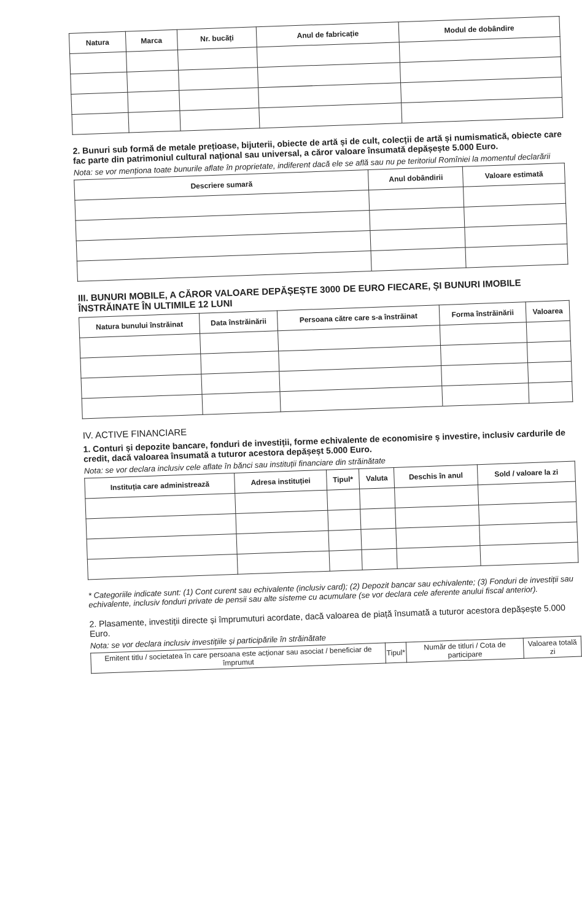| Natura | Marca | Nr. bucăți | Anul de fabricație | Modul de dobândire |
| --- | --- | --- | --- | --- |
2. Bunuri sub formă de metale prețioase, bijuterii, obiecte de artă și de cult, colecții de artă și numismatică, obiecte care fac parte din patrimoniul cultural național sau universal, a căror valoare însumată depășește 5.000 Euro.
Nota: se vor menționa toate bunurile aflate în proprietate, indiferent dacă ele se află sau nu pe teritoriul Romîniei la momentul declarării
| Descriere sumară | Anul dobândirii | Valoare estimată |
| --- | --- | --- |
III. BUNURI MOBILE, A CĂROR VALOARE DEPĂȘEȘTE 3000 DE EURO FIECARE, ȘI BUNURI IMOBILE ÎNSTRĂINATE ÎN ULTIMILE 12 LUNI
| Natura bunului înstrăinat | Data înstrăinării | Persoana către care s-a înstrăinat | Forma înstrăinării | Valoarea |
| --- | --- | --- | --- | --- |
IV. ACTIVE FINANCIARE
1. Conturi și depozite bancare, fonduri de investiții, forme echivalente de economisire ș investire, inclusiv cardurile de credit, dacă valoarea însumată a tuturor acestora depășeșt 5.000 Euro.
Nota: se vor declara inclusiv cele aflate în bănci sau instituții financiare din străinătate
| Instituția care administrează | Adresa instituției | Tipul* | Valuta | Deschis în anul | Sold / valoare la zi |
| --- | --- | --- | --- | --- | --- |
* Categoriile indicate sunt: (1) Cont curent sau echivalente (inclusiv card); (2) Depozit bancar sau echivalente; (3) Fonduri de investiții sau echivalente, inclusiv fonduri private de pensii sau alte sisteme cu acumulare (se vor declara cele aferente anului fiscal anterior).
2. Plasamente, investiții directe și împrumuturi acordate, dacă valoarea de piață însumată a tuturor acestora depășește 5.000 Euro.
Nota: se vor declara inclusiv investițiile și participările în străinătate
| Emitent titlu / societatea în care persoana este acționar sau asociat / beneficiar de împrumut | Tipul* | Număr de titluri / Cota de participare | Valoarea totală zi |
| --- | --- | --- | --- |